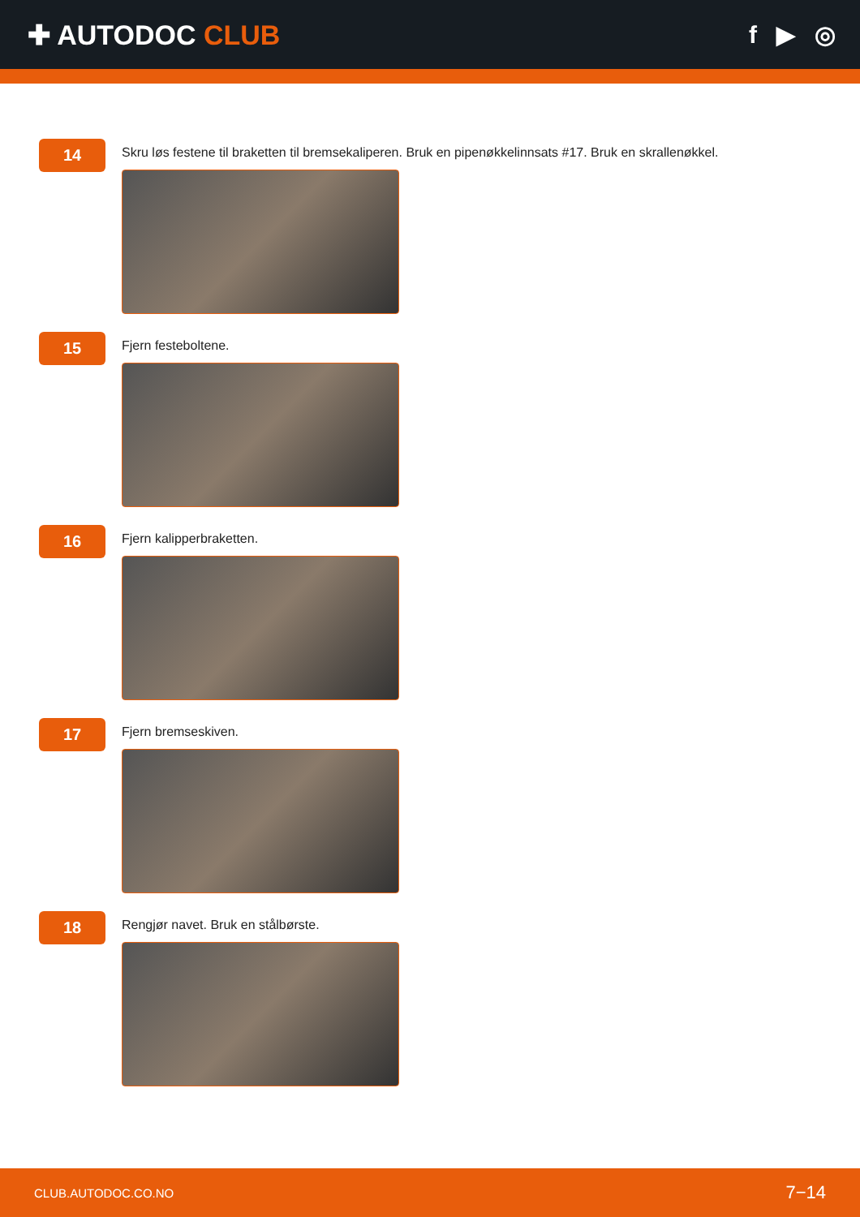✚ AUTODOC CLUB f ▶ ◎
14
Skru løs festene til braketten til bremsekaliperen. Bruk en pipenøkkelinnsats #17. Bruk en skrallenøkkel.
15
Fjern festeboltene.
16
Fjern kalipperbraketten.
17
Fjern bremseskiven.
18
Rengjør navet. Bruk en stålbørste.
CLUB.AUTODOC.CO.NO 7−14